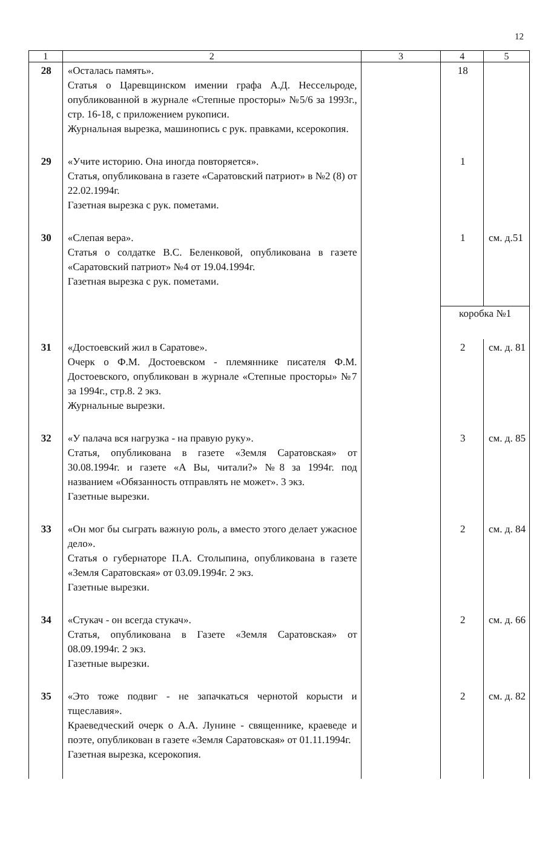12
| 1 | 2 | 3 | 4 | 5 |
| --- | --- | --- | --- | --- |
| 28 | «Осталась память». Статья о Царевщинском имении графа А.Д. Нессельроде, опубликованной в журнале «Степные просторы» №5/6 за 1993г., стр. 16-18, с приложением рукописи. Журнальная вырезка, машинопись с рук. правками, ксерокопия. | | 18 | |
| 29 | «Учите историю. Она иногда повторяется». Статья, опубликована в газете «Саратовский патриот» в №2 (8) от 22.02.1994г. Газетная вырезка с рук. пометами. | | 1 | |
| 30 | «Слепая вера». Статья о солдатке В.С. Беленковой, опубликована в газете «Саратовский патриот» №4 от 19.04.1994г. Газетная вырезка с рук. пометами. | | 1 | см. д.51 |
| | | | коробка №1 | |
| 31 | «Достоевский жил в Саратове». Очерк о Ф.М. Достоевском - племяннике писателя Ф.М. Достоевского, опубликован в журнале «Степные просторы» №7 за 1994г., стр.8. 2 экз. Журнальные вырезки. | | 2 | см. д. 81 |
| 32 | «У палача вся нагрузка - на правую руку». Статья, опубликована в газете «Земля Саратовская» от 30.08.1994г. и газете «А Вы, читали?» №8 за 1994г. под названием «Обязанность отправлять не может». 3 экз. Газетные вырезки. | | 3 | см. д. 85 |
| 33 | «Он мог бы сыграть важную роль, а вместо этого делает ужасное дело». Статья о губернаторе П.А. Столыпина, опубликована в газете «Земля Саратовская» от 03.09.1994г. 2 экз. Газетные вырезки. | | 2 | см. д. 84 |
| 34 | «Стукач - он всегда стукач». Статья, опубликована в Газете «Земля Саратовская» от 08.09.1994г. 2 экз. Газетные вырезки. | | 2 | см. д. 66 |
| 35 | «Это тоже подвиг - не запачкаться чернотой корысти и тщеславия». Краеведческий очерк о А.А. Лунине - священнике, краеведе и поэте, опубликован в газете «Земля Саратовская» от 01.11.1994г. Газетная вырезка, ксерокопия. | | 2 | см. д. 82 |